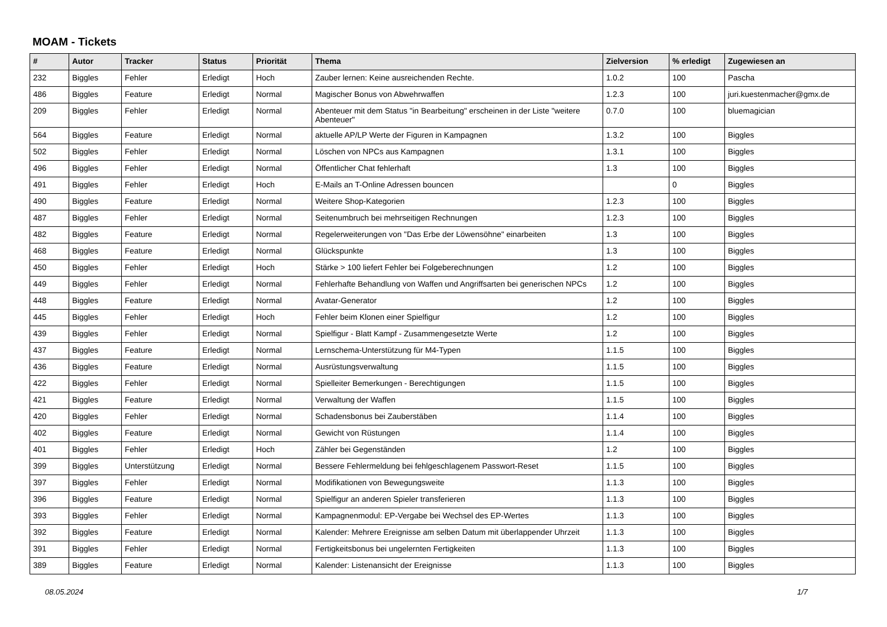MOAM - Tickets
| # | Autor | Tracker | Status | Priorität | Thema | Zielversion | % erledigt | Zugewiesen an |
| --- | --- | --- | --- | --- | --- | --- | --- | --- |
| 232 | Biggles | Fehler | Erledigt | Hoch | Zauber lernen: Keine ausreichenden Rechte. | 1.0.2 | 100 | Pascha |
| 486 | Biggles | Feature | Erledigt | Normal | Magischer Bonus von Abwehrwaffen | 1.2.3 | 100 | juri.kuestenmacher@gmx.de |
| 209 | Biggles | Fehler | Erledigt | Normal | Abenteuer mit dem Status "in Bearbeitung" erscheinen in der Liste "weitere Abenteuer" | 0.7.0 | 100 | bluemagician |
| 564 | Biggles | Feature | Erledigt | Normal | aktuelle AP/LP Werte der Figuren in Kampagnen | 1.3.2 | 100 | Biggles |
| 502 | Biggles | Fehler | Erledigt | Normal | Löschen von NPCs aus Kampagnen | 1.3.1 | 100 | Biggles |
| 496 | Biggles | Fehler | Erledigt | Normal | Öffentlicher Chat fehlerhaft | 1.3 | 100 | Biggles |
| 491 | Biggles | Fehler | Erledigt | Hoch | E-Mails an T-Online Adressen bouncen | | 0 | Biggles |
| 490 | Biggles | Feature | Erledigt | Normal | Weitere Shop-Kategorien | 1.2.3 | 100 | Biggles |
| 487 | Biggles | Fehler | Erledigt | Normal | Seitenumbruch bei mehrseitigen Rechnungen | 1.2.3 | 100 | Biggles |
| 482 | Biggles | Feature | Erledigt | Normal | Regelerweiterungen von "Das Erbe der Löwensöhne" einarbeiten | 1.3 | 100 | Biggles |
| 468 | Biggles | Feature | Erledigt | Normal | Glückspunkte | 1.3 | 100 | Biggles |
| 450 | Biggles | Fehler | Erledigt | Hoch | Stärke > 100 liefert Fehler bei Folgeberechnungen | 1.2 | 100 | Biggles |
| 449 | Biggles | Fehler | Erledigt | Normal | Fehlerhafte Behandlung von Waffen und Angriffsarten bei generischen NPCs | 1.2 | 100 | Biggles |
| 448 | Biggles | Feature | Erledigt | Normal | Avatar-Generator | 1.2 | 100 | Biggles |
| 445 | Biggles | Fehler | Erledigt | Hoch | Fehler beim Klonen einer Spielfigur | 1.2 | 100 | Biggles |
| 439 | Biggles | Fehler | Erledigt | Normal | Spielfigur - Blatt Kampf - Zusammengesetzte Werte | 1.2 | 100 | Biggles |
| 437 | Biggles | Feature | Erledigt | Normal | Lernschema-Unterstützung für M4-Typen | 1.1.5 | 100 | Biggles |
| 436 | Biggles | Feature | Erledigt | Normal | Ausrüstungsverwaltung | 1.1.5 | 100 | Biggles |
| 422 | Biggles | Fehler | Erledigt | Normal | Spielleiter Bemerkungen - Berechtigungen | 1.1.5 | 100 | Biggles |
| 421 | Biggles | Feature | Erledigt | Normal | Verwaltung der Waffen | 1.1.5 | 100 | Biggles |
| 420 | Biggles | Fehler | Erledigt | Normal | Schadensbonus bei Zauberstäben | 1.1.4 | 100 | Biggles |
| 402 | Biggles | Feature | Erledigt | Normal | Gewicht von Rüstungen | 1.1.4 | 100 | Biggles |
| 401 | Biggles | Fehler | Erledigt | Hoch | Zähler bei Gegenständen | 1.2 | 100 | Biggles |
| 399 | Biggles | Unterstützung | Erledigt | Normal | Bessere Fehlermeldung bei fehlgeschlagenem Passwort-Reset | 1.1.5 | 100 | Biggles |
| 397 | Biggles | Fehler | Erledigt | Normal | Modifikationen von Bewegungsweite | 1.1.3 | 100 | Biggles |
| 396 | Biggles | Feature | Erledigt | Normal | Spielfigur an anderen Spieler transferieren | 1.1.3 | 100 | Biggles |
| 393 | Biggles | Fehler | Erledigt | Normal | Kampagnenmodul: EP-Vergabe bei Wechsel des EP-Wertes | 1.1.3 | 100 | Biggles |
| 392 | Biggles | Feature | Erledigt | Normal | Kalender: Mehrere Ereignisse am selben Datum mit überlappender Uhrzeit | 1.1.3 | 100 | Biggles |
| 391 | Biggles | Fehler | Erledigt | Normal | Fertigkeitsbonus bei ungelernten Fertigkeiten | 1.1.3 | 100 | Biggles |
| 389 | Biggles | Feature | Erledigt | Normal | Kalender: Listenansicht der Ereignisse | 1.1.3 | 100 | Biggles |
08.05.2024 1/7